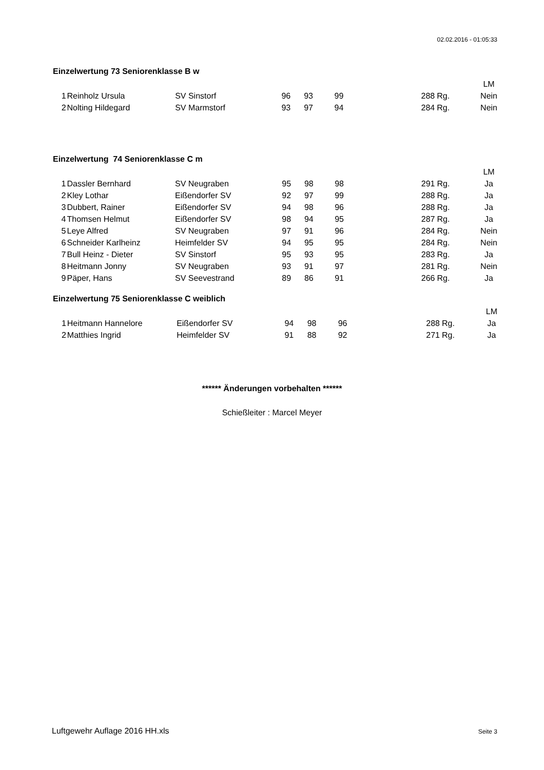02.02.2016 - 01:05:33
Einzelwertung 73 Seniorenklasse B w
| | | | | | | | | LM |
| 1 | Reinholz Ursula | SV Sinstorf | 96 | 93 | 99 | 288 | Rg. | Nein |
| 2 | Nolting Hildegard | SV Marmstorf | 93 | 97 | 94 | 284 | Rg. | Nein |
Einzelwertung 74 Seniorenklasse C m
| | | | | | | | | LM |
| 1 | Dassler Bernhard | SV Neugraben | 95 | 98 | 98 | 291 | Rg. | Ja |
| 2 | Kley Lothar | Eißendorfer SV | 92 | 97 | 99 | 288 | Rg. | Ja |
| 3 | Dubbert, Rainer | Eißendorfer SV | 94 | 98 | 96 | 288 | Rg. | Ja |
| 4 | Thomsen Helmut | Eißendorfer SV | 98 | 94 | 95 | 287 | Rg. | Ja |
| 5 | Leye Alfred | SV Neugraben | 97 | 91 | 96 | 284 | Rg. | Nein |
| 6 | Schneider Karlheinz | Heimfelder SV | 94 | 95 | 95 | 284 | Rg. | Nein |
| 7 | Bull Heinz - Dieter | SV Sinstorf | 95 | 93 | 95 | 283 | Rg. | Ja |
| 8 | Heitmann Jonny | SV Neugraben | 93 | 91 | 97 | 281 | Rg. | Nein |
| 9 | Päper, Hans | SV Seevestrand | 89 | 86 | 91 | 266 | Rg. | Ja |
Einzelwertung 75 Seniorenklasse C weiblich
| | | | | | | | | LM |
| 1 | Heitmann Hannelore | Eißendorfer SV | 94 | 98 | 96 | 288 | Rg. | Ja |
| 2 | Matthies Ingrid | Heimfelder SV | 91 | 88 | 92 | 271 | Rg. | Ja |
****** Änderungen vorbehalten ******
Schießleiter : Marcel Meyer
Luftgewehr Auflage 2016 HH.xls Seite 3